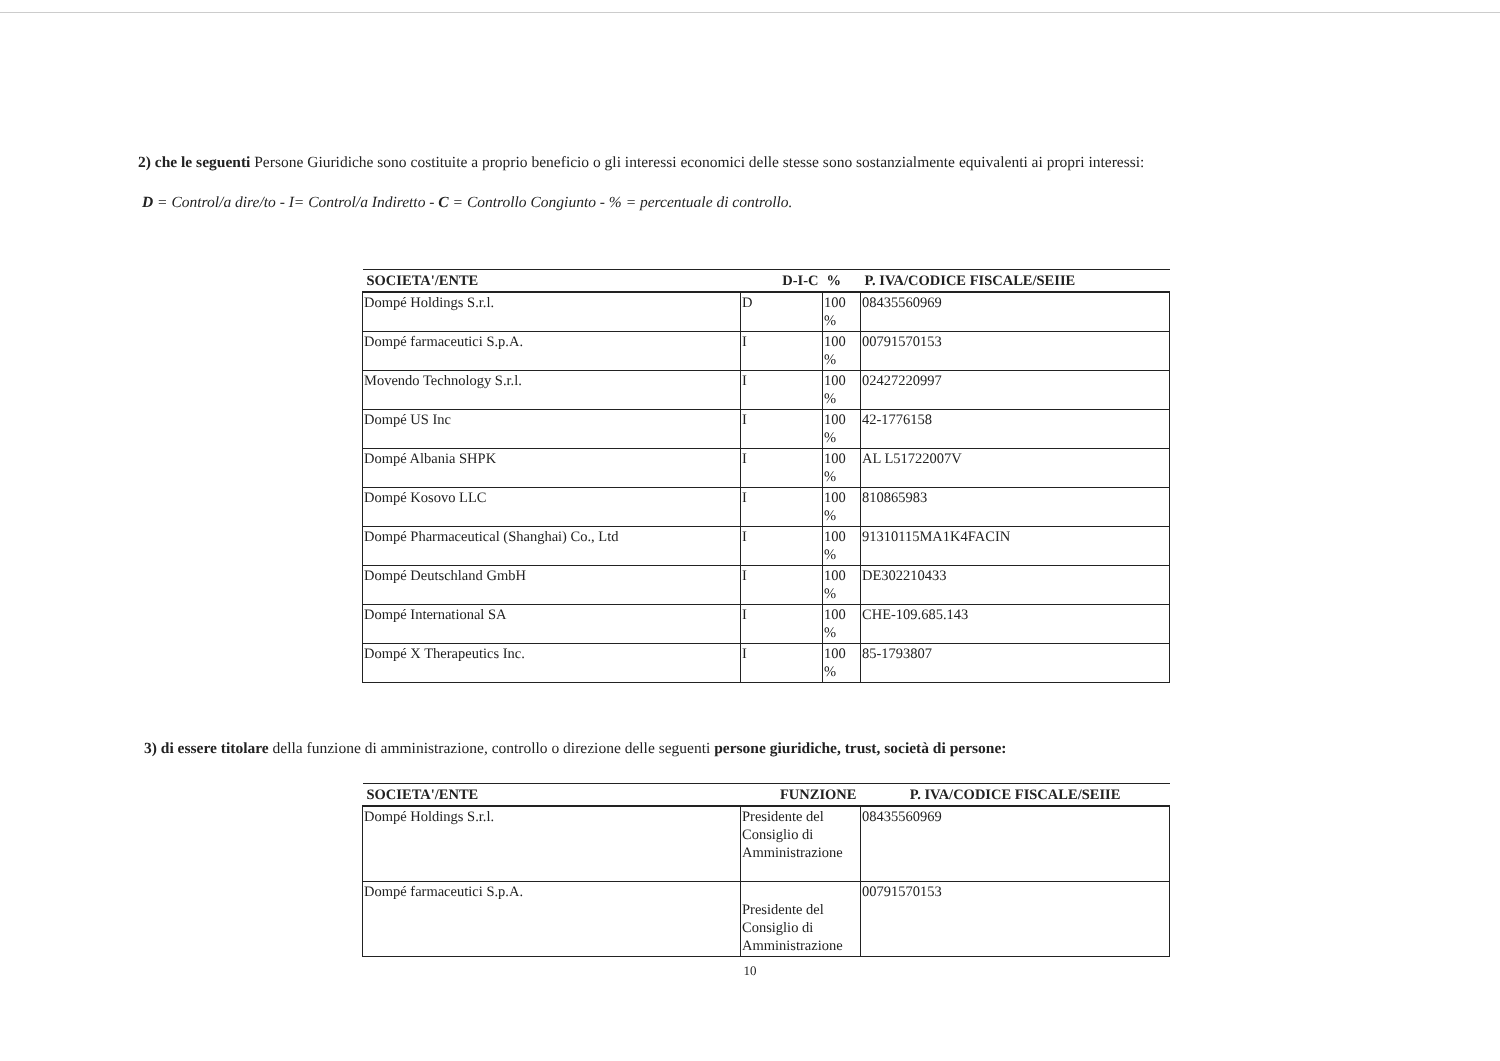2) che le seguenti Persone Giuridiche sono costituite a proprio beneficio o gli interessi economici delle stesse sono sostanzialmente equivalenti ai propri interessi:
D = Control/a dire/to - I= Control/a Indiretto - C = Controllo Congiunto - % = percentuale di controllo.
| SOCIETA'/ENTE | D-I-C | % | P. IVA/CODICE FISCALE/SEIIE |
| --- | --- | --- | --- |
| Dompé Holdings S.r.l. | D | 100 % | 08435560969 |
| Dompé farmaceutici S.p.A. | I | 100 % | 00791570153 |
| Movendo Technology S.r.l. | I | 100 % | 02427220997 |
| Dompé US Inc | I | 100 % | 42-1776158 |
| Dompé Albania SHPK | I | 100 % | AL L51722007V |
| Dompé Kosovo LLC | I | 100 % | 810865983 |
| Dompé Pharmaceutical (Shanghai) Co., Ltd | I | 100 % | 91310115MA1K4FACIN |
| Dompé Deutschland GmbH | I | 100 % | DE302210433 |
| Dompé International SA | I | 100 % | CHE-109.685.143 |
| Dompé X Therapeutics Inc. | I | 100 % | 85-1793807 |
3) di essere titolare della funzione di amministrazione, controllo o direzione delle seguenti persone giuridiche, trust, società di persone:
| SOCIETA'/ENTE | FUNZIONE | P. IVA/CODICE FISCALE/SEIIE |
| --- | --- | --- |
| Dompé Holdings S.r.l. | Presidente del Consiglio di Amministrazione | 08435560969 |
| Dompé farmaceutici S.p.A. | Presidente del Consiglio di Amministrazione | 00791570153 |
10